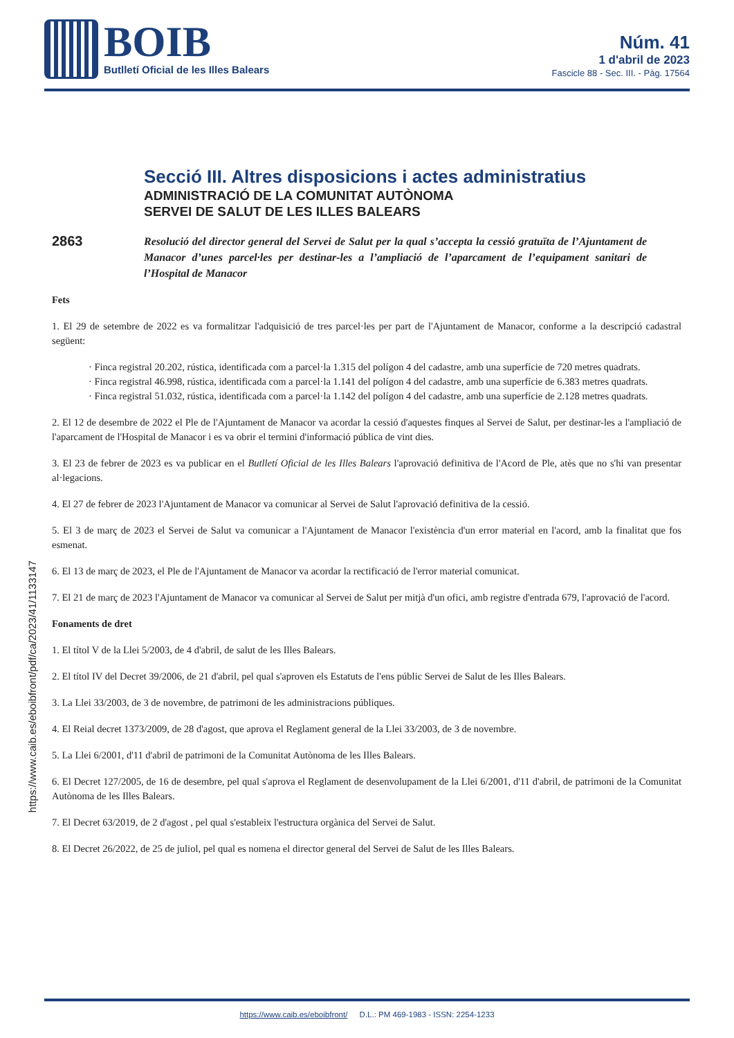BOIB
Butlletí Oficial de les Illes Balears
Núm. 41
1 d'abril de 2023
Fascicle 88 - Sec. III. - Pàg. 17564
Secció III. Altres disposicions i actes administratius
ADMINISTRACIÓ DE LA COMUNITAT AUTÒNOMA
SERVEI DE SALUT DE LES ILLES BALEARS
2863
Resolució del director general del Servei de Salut per la qual s’accepta la cessió gratuïta de l’Ajuntament de Manacor d’unes parcel·les per destinar-les a l’ampliació de l’aparcament de l’equipament sanitari de l’Hospital de Manacor
Fets
1. El 29 de setembre de 2022 es va formalitzar l'adquisició de tres parcel·les per part de l'Ajuntament de Manacor, conforme a la descripció cadastral següent:
· Finca registral 20.202, rústica, identificada com a parcel·la 1.315 del polígon 4 del cadastre, amb una superfície de 720 metres quadrats.
· Finca registral 46.998, rústica, identificada com a parcel·la 1.141 del polígon 4 del cadastre, amb una superfície de 6.383 metres quadrats.
· Finca registral 51.032, rústica, identificada com a parcel·la 1.142 del polígon 4 del cadastre, amb una superfície de 2.128 metres quadrats.
2. El 12 de desembre de 2022 el Ple de l'Ajuntament de Manacor va acordar la cessió d'aquestes finques al Servei de Salut, per destinar-les a l'ampliació de l'aparcament de l'Hospital de Manacor i es va obrir el termini d'informació pública de vint dies.
3. El 23 de febrer de 2023 es va publicar en el Butlletí Oficial de les Illes Balears l'aprovació definitiva de l'Acord de Ple, atès que no s'hi van presentar al·legacions.
4. El 27 de febrer de 2023 l'Ajuntament de Manacor va comunicar al Servei de Salut l'aprovació definitiva de la cessió.
5. El 3 de març de 2023 el Servei de Salut va comunicar a l'Ajuntament de Manacor l'existència d'un error material en l'acord, amb la finalitat que fos esmenat.
6. El 13 de març de 2023, el Ple de l'Ajuntament de Manacor va acordar la rectificació de l'error material comunicat.
7. El 21 de març de 2023 l'Ajuntament de Manacor va comunicar al Servei de Salut per mitjà d'un ofici, amb registre d'entrada 679, l'aprovació de l'acord.
Fonaments de dret
1. El títol V de la Llei 5/2003, de 4 d'abril, de salut de les Illes Balears.
2. El títol IV del Decret 39/2006, de 21 d'abril, pel qual s'aproven els Estatuts de l'ens públic Servei de Salut de les Illes Balears.
3. La Llei 33/2003, de 3 de novembre, de patrimoni de les administracions públiques.
4. El Reial decret 1373/2009, de 28 d'agost, que aprova el Reglament general de la Llei 33/2003, de 3 de novembre.
5. La Llei 6/2001, d'11 d'abril de patrimoni de la Comunitat Autònoma de les Illes Balears.
6. El Decret 127/2005, de 16 de desembre, pel qual s'aprova el Reglament de desenvolupament de la Llei 6/2001, d'11 d'abril, de patrimoni de la Comunitat Autònoma de les Illes Balears.
7. El Decret 63/2019, de 2 d'agost , pel qual s'estableix l'estructura orgànica del Servei de Salut.
8. El Decret 26/2022, de 25 de juliol, pel qual es nomena el director general del Servei de Salut de les Illes Balears.
https://www.caib.es/eboibfront/pdf/ca/2023/41/1133147
https://www.caib.es/eboibfront/ D.L.: PM 469-1983 - ISSN: 2254-1233